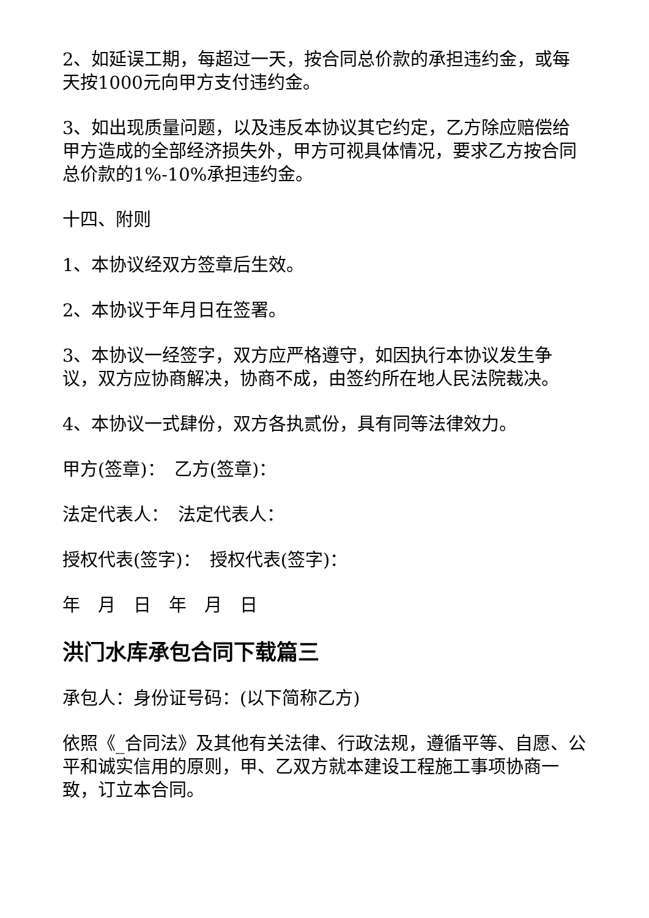2、如延误工期，每超过一天，按合同总价款的承担违约金，或每天按1000元向甲方支付违约金。
3、如出现质量问题，以及违反本协议其它约定，乙方除应赔偿给甲方造成的全部经济损失外，甲方可视具体情况，要求乙方按合同总价款的1%-10%承担违约金。
十四、附则
1、本协议经双方签章后生效。
2、本协议于年月日在签署。
3、本协议一经签字，双方应严格遵守，如因执行本协议发生争议，双方应协商解决，协商不成，由签约所在地人民法院裁决。
4、本协议一式肆份，双方各执贰份，具有同等法律效力。
甲方(签章)：　乙方(签章)：
法定代表人：　法定代表人：
授权代表(签字)：　授权代表(签字)：
年　月　日　年　月　日
洪门水库承包合同下载篇三
承包人：身份证号码：(以下简称乙方)
依照《_合同法》及其他有关法律、行政法规，遵循平等、自愿、公平和诚实信用的原则，甲、乙双方就本建设工程施工事项协商一致，订立本合同。